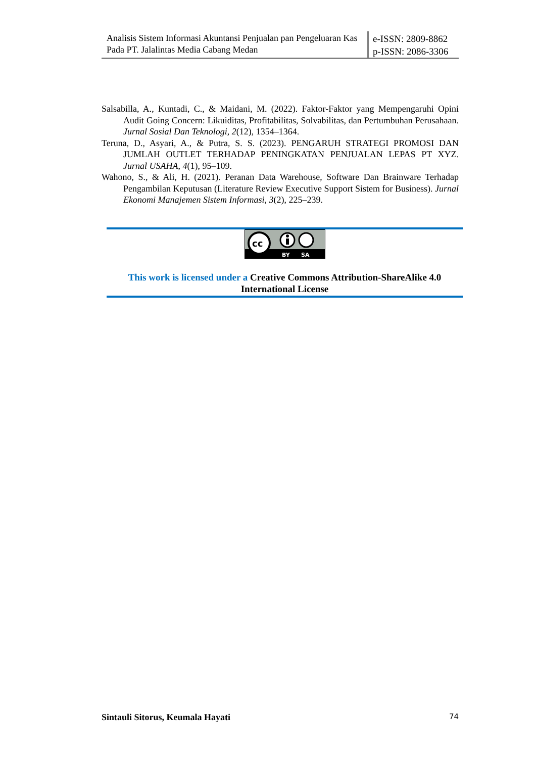Analisis Sistem Informasi Akuntansi Penjualan pan Pengeluaran Kas Pada PT. Jalalintas Media Cabang Medan
e-ISSN: 2809-8862
p-ISSN: 2086-3306
Salsabilla, A., Kuntadi, C., & Maidani, M. (2022). Faktor-Faktor yang Mempengaruhi Opini Audit Going Concern: Likuiditas, Profitabilitas, Solvabilitas, dan Pertumbuhan Perusahaan. Jurnal Sosial Dan Teknologi, 2(12), 1354–1364.
Teruna, D., Asyari, A., & Putra, S. S. (2023). PENGARUH STRATEGI PROMOSI DAN JUMLAH OUTLET TERHADAP PENINGKATAN PENJUALAN LEPAS PT XYZ. Jurnal USAHA, 4(1), 95–109.
Wahono, S., & Ali, H. (2021). Peranan Data Warehouse, Software Dan Brainware Terhadap Pengambilan Keputusan (Literature Review Executive Support Sistem for Business). Jurnal Ekonomi Manajemen Sistem Informasi, 3(2), 225–239.
cc
BY
SA
This work is licensed under a Creative Commons Attribution-ShareAlike 4.0 International License
Sintauli Sitorus, Keumala Hayati 74